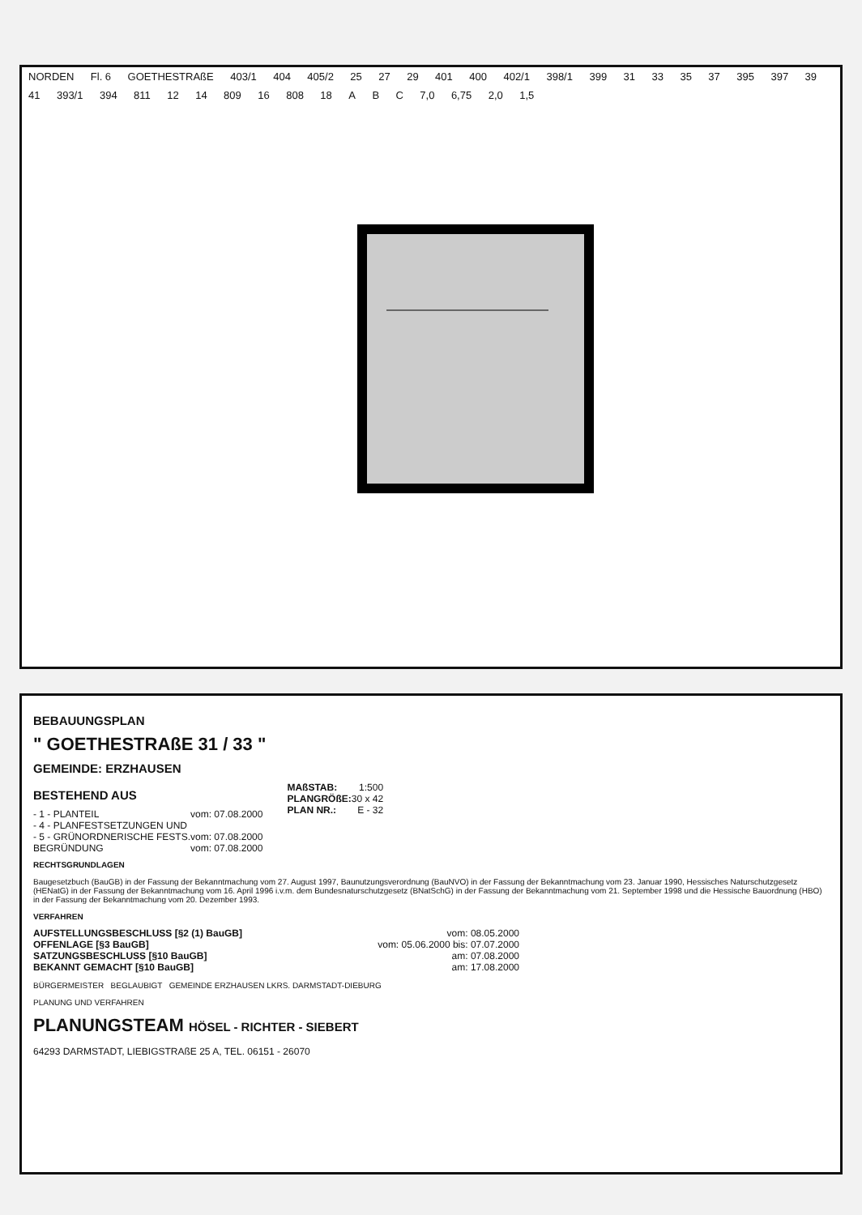NORDEN Fl. 6 GOETHESTRAßE 403/1 404 405/2 25 27 29 401 400 402/1 398/1 399 31 33 35 37 395 397 39 41 393/1 394 811 12 14 809 16 808 18 A B C 7,0 6,75 2,0 1,5
BEBAUUNGSPLAN
" GOETHESTRAßE 31 / 33 "
GEMEINDE: ERZHAUSEN
BESTEHEND AUS
- 1 - PLANTEIL vom: 07.08.2000
- 4 - PLANFESTSETZUNGEN UND
- 5 - GRÜNORDNERISCHE FESTS. vom: 07.08.2000
BEGRÜNDUNG vom: 07.08.2000
MAßSTAB: 1:500
PLANGRÖßE: 30 x 42
PLAN NR.: E - 32
RECHTSGRUNDLAGEN
Baugesetzbuch (BauGB) in der Fassung der Bekanntmachung vom 27. August 1997, Baunutzungsverordnung (BauNVO) in der Fassung der Bekanntmachung vom 23. Januar 1990, Hessisches Naturschutzgesetz (HENatG) in der Fassung der Bekanntmachung vom 16. April 1996 i.v.m. dem Bundesnaturschutzgesetz (BNatSchG) in der Fassung der Bekanntmachung vom 21. September 1998 und die Hessische Bauordnung (HBO) in der Fassung der Bekanntmachung vom 20. Dezember 1993.
VERFAHREN
AUFSTELLUNGSBESCHLUSS [§2 (1) BauGB] vom: 08.05.2000
OFFENLAGE [§3 BauGB] vom: 05.06.2000 bis: 07.07.2000
SATZUNGSBESCHLUSS [§10 BauGB] am: 07.08.2000
BEKANNT GEMACHT [§10 BauGB] am: 17.08.2000
BÜRGERMEISTER BEGLAUBIGT GEMEINDE ERZHAUSEN LKRS. DARMSTADT-DIEBURG
PLANUNG UND VERFAHREN
PLANUNGSTEAM HÖSEL - RICHTER - SIEBERT
64293 DARMSTADT, LIEBIGSTRAßE 25 A, TEL. 06151 - 26070